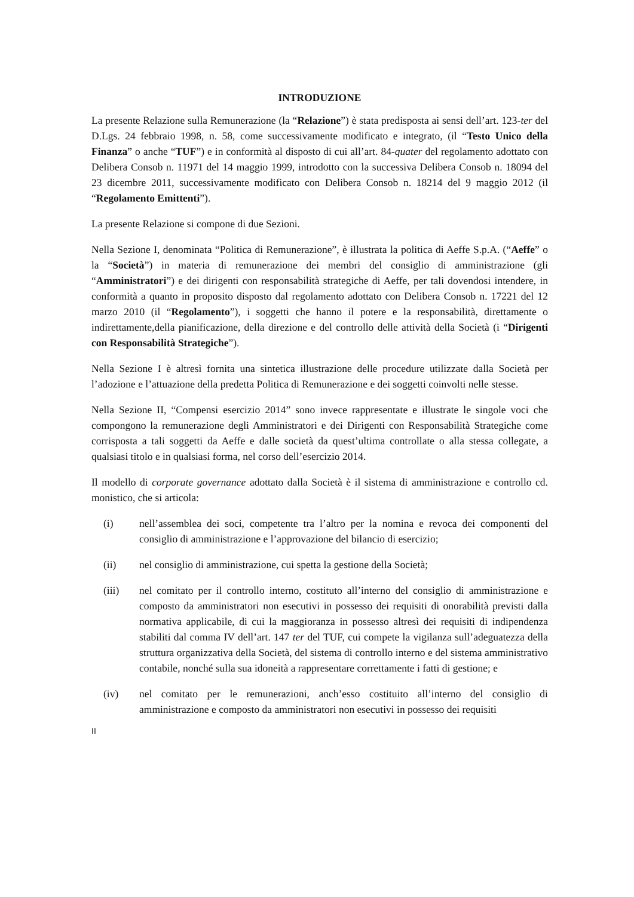INTRODUZIONE
La presente Relazione sulla Remunerazione (la “Relazione”) è stata predisposta ai sensi dell’art. 123-ter del D.Lgs. 24 febbraio 1998, n. 58, come successivamente modificato e integrato, (il “Testo Unico della Finanza” o anche “TUF”) e in conformità al disposto di cui all’art. 84-quater del regolamento adottato con Delibera Consob n. 11971 del 14 maggio 1999, introdotto con la successiva Delibera Consob n. 18094 del 23 dicembre 2011, successivamente modificato con Delibera Consob n. 18214 del 9 maggio 2012 (il “Regolamento Emittenti”).
La presente Relazione si compone di due Sezioni.
Nella Sezione I, denominata “Politica di Remunerazione”, è illustrata la politica di Aeffe S.p.A. (“Aeffe” o la “Società”) in materia di remunerazione dei membri del consiglio di amministrazione (gli “Amministratori”) e dei dirigenti con responsabilità strategiche di Aeffe, per tali dovendosi intendere, in conformità a quanto in proposito disposto dal regolamento adottato con Delibera Consob n. 17221 del 12 marzo 2010 (il “Regolamento”), i soggetti che hanno il potere e la responsabilità, direttamente o indirettamente,della pianificazione, della direzione e del controllo delle attività della Società (i “Dirigenti con Responsabilità Strategiche”).
Nella Sezione I è altresì fornita una sintetica illustrazione delle procedure utilizzate dalla Società per l’adozione e l’attuazione della predetta Politica di Remunerazione e dei soggetti coinvolti nelle stesse.
Nella Sezione II, “Compensi esercizio 2014” sono invece rappresentate e illustrate le singole voci che compongono la remunerazione degli Amministratori e dei Dirigenti con Responsabilità Strategiche come corrisposta a tali soggetti da Aeffe e dalle società da quest’ultima controllate o alla stessa collegate, a qualsiasi titolo e in qualsiasi forma, nel corso dell’esercizio 2014.
Il modello di corporate governance adottato dalla Società è il sistema di amministrazione e controllo cd. monistico, che si articola:
(i) nell’assemblea dei soci, competente tra l’altro per la nomina e revoca dei componenti del consiglio di amministrazione e l’approvazione del bilancio di esercizio;
(ii) nel consiglio di amministrazione, cui spetta la gestione della Società;
(iii) nel comitato per il controllo interno, costituto all’interno del consiglio di amministrazione e composto da amministratori non esecutivi in possesso dei requisiti di onorabilità previsti dalla normativa applicabile, di cui la maggioranza in possesso altresì dei requisiti di indipendenza stabiliti dal comma IV dell’art. 147 ter del TUF, cui compete la vigilanza sull’adeguatezza della struttura organizzativa della Società, del sistema di controllo interno e del sistema amministrativo contabile, nonché sulla sua idoneità a rappresentare correttamente i fatti di gestione; e
(iv) nel comitato per le remunerazioni, anch’esso costituito all’interno del consiglio di amministrazione e composto da amministratori non esecutivi in possesso dei requisiti
II